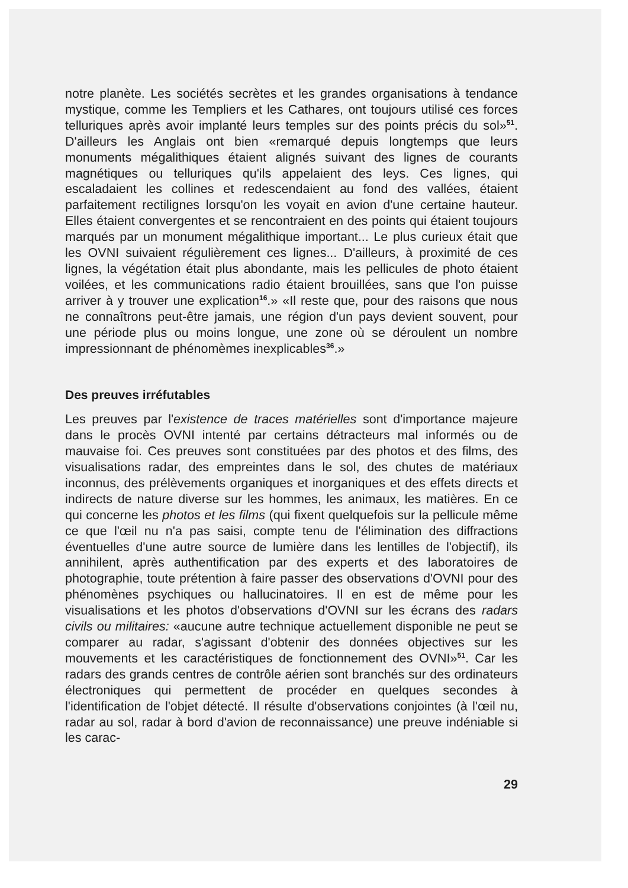notre planète. Les sociétés secrètes et les grandes organisations à tendance mystique, comme les Templiers et les Cathares, ont toujours utilisé ces forces telluriques après avoir implanté leurs temples sur des points précis du sol»<sup>51</sup>. D'ailleurs les Anglais ont bien «remarqué depuis longtemps que leurs monuments mégalithiques étaient alignés suivant des lignes de courants magnétiques ou telluriques qu'ils appelaient des leys. Ces lignes, qui escaladaient les collines et redescendaient au fond des vallées, étaient parfaitement rectilignes lorsqu'on les voyait en avion d'une certaine hauteur. Elles étaient convergentes et se rencontraient en des points qui étaient toujours marqués par un monument mégalithique important... Le plus curieux était que les OVNI suivaient régulièrement ces lignes... D'ailleurs, à proximité de ces lignes, la végétation était plus abondante, mais les pellicules de photo étaient voilées, et les communications radio étaient brouillées, sans que l'on puisse arriver à y trouver une explication<sup>16</sup>.» «Il reste que, pour des raisons que nous ne connaîtrons peut-être jamais, une région d'un pays devient souvent, pour une période plus ou moins longue, une zone où se déroulent un nombre impressionnant de phénomèmes inexplicables<sup>36</sup>.»
Des preuves irréfutables
Les preuves par l'existence de traces matérielles sont d'importance majeure dans le procès OVNI intenté par certains détracteurs mal informés ou de mauvaise foi. Ces preuves sont constituées par des photos et des films, des visualisations radar, des empreintes dans le sol, des chutes de matériaux inconnus, des prélèvements organiques et inorganiques et des effets directs et indirects de nature diverse sur les hommes, les animaux, les matières. En ce qui concerne les photos et les films (qui fixent quelquefois sur la pellicule même ce que l'œil nu n'a pas saisi, compte tenu de l'élimination des diffractions éventuelles d'une autre source de lumière dans les lentilles de l'objectif), ils annihilent, après authentification par des experts et des laboratoires de photographie, toute prétention à faire passer des observations d'OVNI pour des phénomènes psychiques ou hallucinatoires. Il en est de même pour les visualisations et les photos d'observations d'OVNI sur les écrans des radars civils ou militaires: «aucune autre technique actuellement disponible ne peut se comparer au radar, s'agissant d'obtenir des données objectives sur les mouvements et les caractéristiques de fonctionnement des OVNI»<sup>51</sup>. Car les radars des grands centres de contrôle aérien sont branchés sur des ordinateurs électroniques qui permettent de procéder en quelques secondes à l'identification de l'objet détecté. Il résulte d'observations conjointes (à l'œil nu, radar au sol, radar à bord d'avion de reconnaissance) une preuve indéniable si les carac-
29